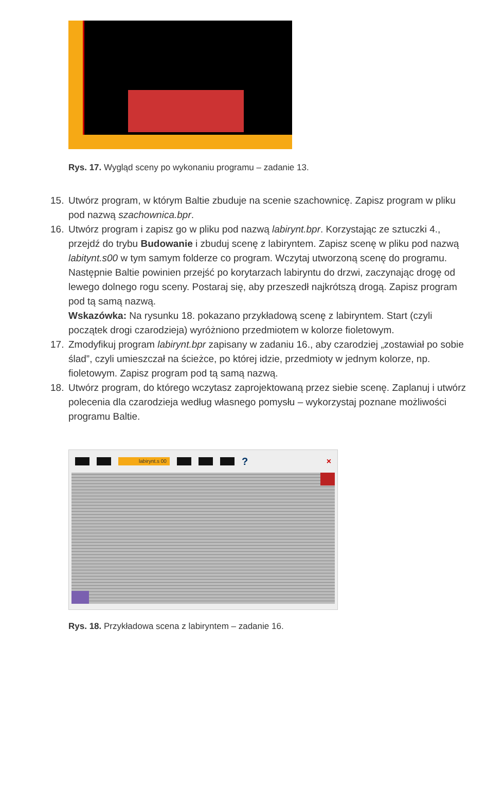Rys. 17. Wygląd sceny po wykonaniu programu – zadanie 13.
15. Utwórz program, w którym Baltie zbuduje na scenie szachownicę. Zapisz program w pliku pod nazwą szachownica.bpr.
16. Utwórz program i zapisz go w pliku pod nazwą labirynt.bpr. Korzystając ze sztuczki 4., przejdź do trybu Budowanie i zbuduj scenę z labiryntem. Zapisz scenę w pliku pod nazwą labitynt.s00 w tym samym folderze co program. Wczytaj utworzoną scenę do programu. Następnie Baltie powinien przejść po korytarzach labiryntu do drzwi, zaczynając drogę od lewego dolnego rogu sceny. Postaraj się, aby przeszedł najkrótszą drogą. Zapisz program pod tą samą nazwą.
Wskazówka: Na rysunku 18. pokazano przykładową scenę z labiryntem. Start (czyli początek drogi czarodzieja) wyróżniono przedmiotem w kolorze fioletowym.
17. Zmodyfikuj program labirynt.bpr zapisany w zadaniu 16., aby czarodziej „zostawiał po sobie ślad”, czyli umieszczał na ścieżce, po której idzie, przedmioty w jednym kolorze, np. fioletowym. Zapisz program pod tą samą nazwą.
18. Utwórz program, do którego wczytasz zaprojektowaną przez siebie scenę. Zaplanuj i utwórz polecenia dla czarodzieja według własnego pomysłu – wykorzystaj poznane możliwości programu Baltie.
labirynt.s 00 ? ×
Rys. 18. Przykładowa scena z labiryntem – zadanie 16.